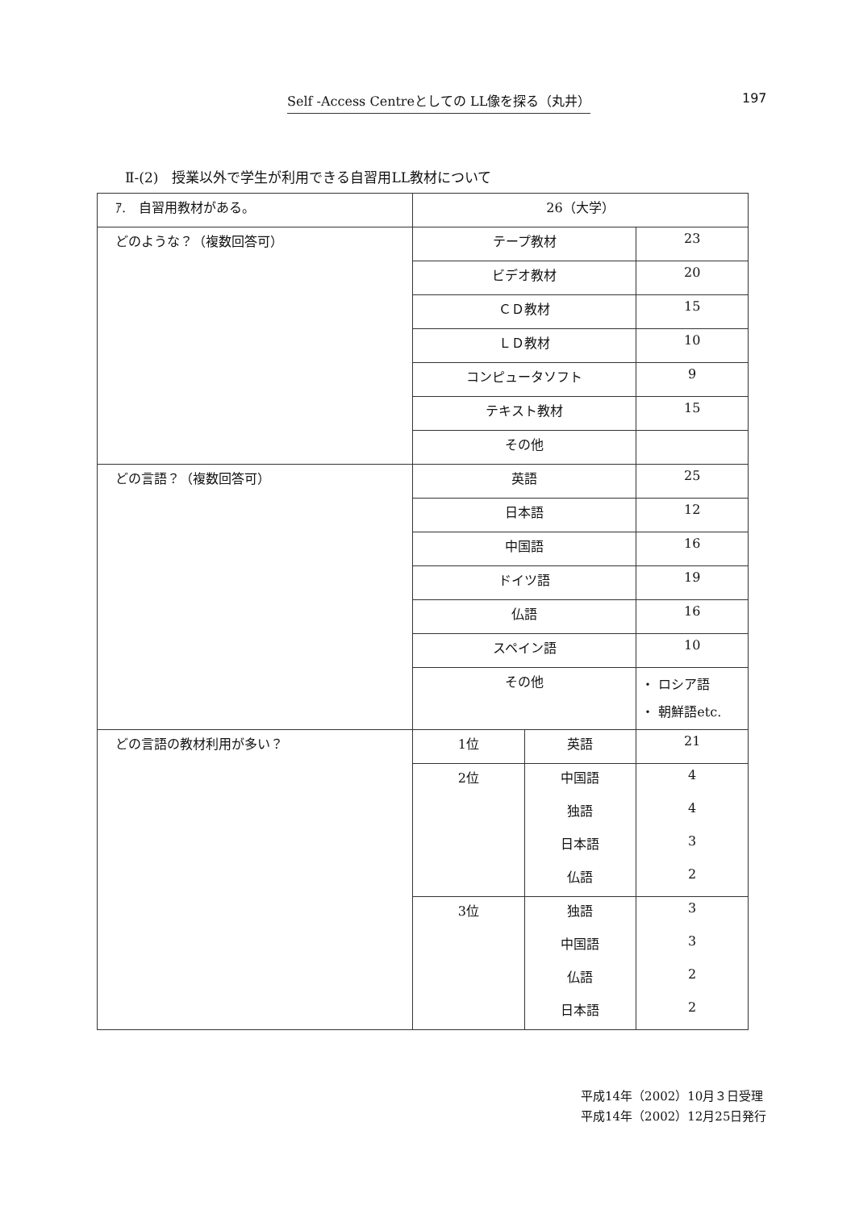Self -Access Centreとしての LL像を探る（丸井） 197
Ⅱ-(2)　授業以外で学生が利用できる自習用LL教材について
| ｱ. 自習用教材がある。 | 26（大学） | | |
| どのような？（複数回答可） | テープ教材 | | 23 |
| | ビデオ教材 | | 20 |
| | ＣＤ教材 | | 15 |
| | ＬＤ教材 | | 10 |
| | コンピュータソフト | | 9 |
| | テキスト教材 | | 15 |
| | その他 | | |
| どの言語？（複数回答可） | 英語 | | 25 |
| | 日本語 | | 12 |
| | 中国語 | | 16 |
| | ドイツ語 | | 19 |
| | 仏語 | | 16 |
| | スペイン語 | | 10 |
| | その他 | | ・ ロシア語 ・ 朝鮮語etc. |
| どの言語の教材利用が多い？ | 1位 | 英語 | 21 |
| | 2位 | 中国語 | 4 |
| | | 独語 | 4 |
| | | 日本語 | 3 |
| | | 仏語 | 2 |
| | 3位 | 独語 | 3 |
| | | 中国語 | 3 |
| | | 仏語 | 2 |
| | | 日本語 | 2 |
平成14年（2002）10月３日受理
平成14年（2002）12月25日発行